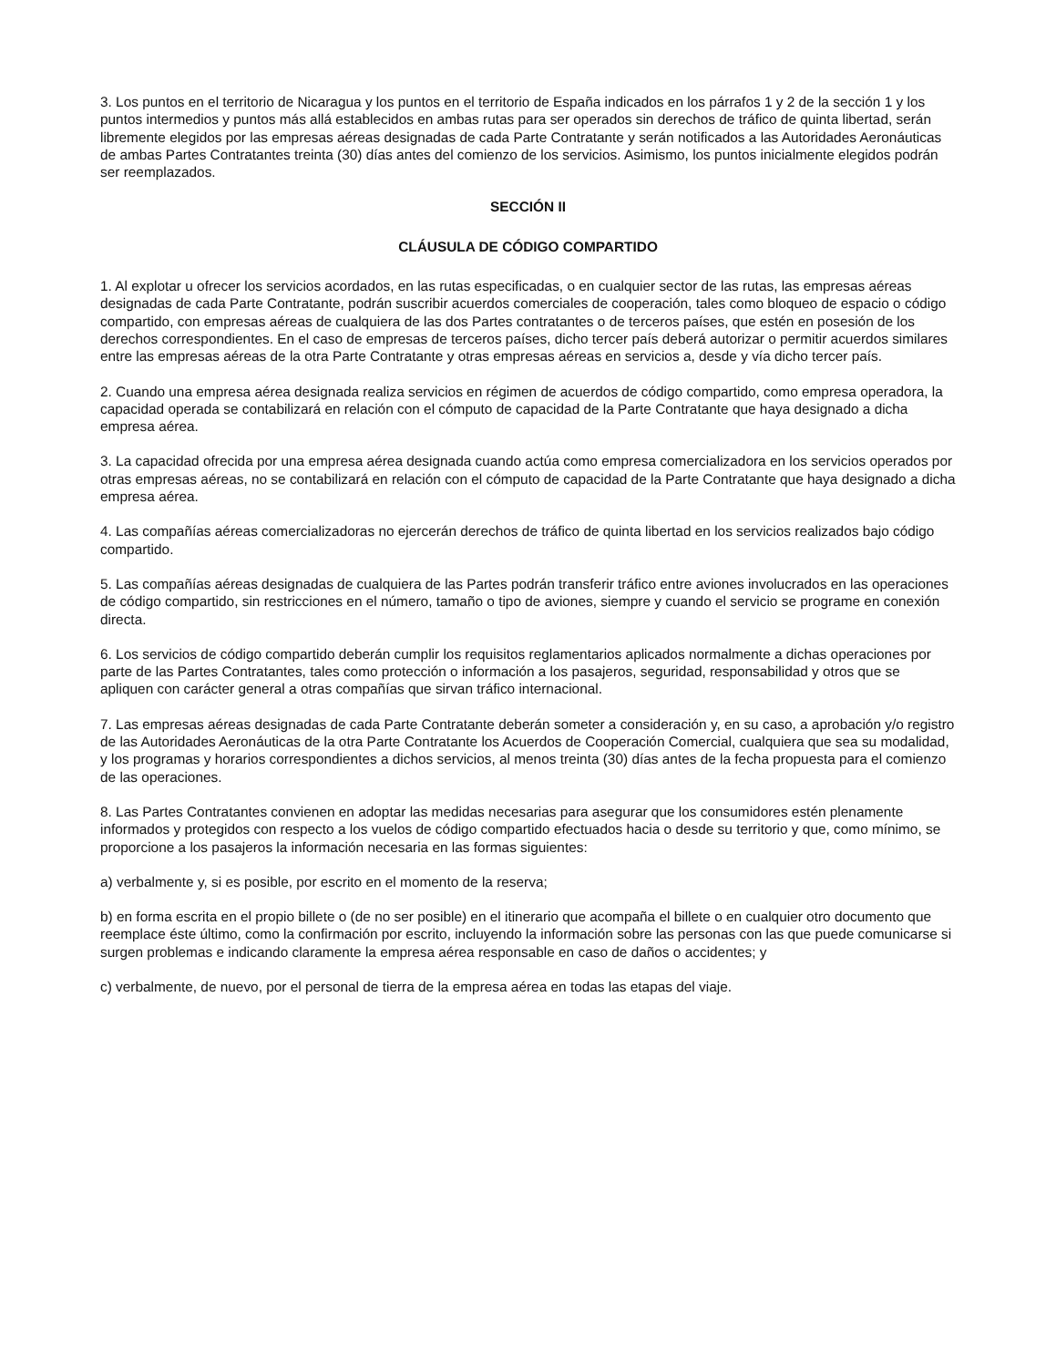3. Los puntos en el territorio de Nicaragua y los puntos en el territorio de España indicados en los párrafos 1 y 2 de la sección 1 y los puntos intermedios y puntos más allá establecidos en ambas rutas para ser operados sin derechos de tráfico de quinta libertad, serán libremente elegidos por las empresas aéreas designadas de cada Parte Contratante y serán notificados a las Autoridades Aeronáuticas de ambas Partes Contratantes treinta (30) días antes del comienzo de los servicios. Asimismo, los puntos inicialmente elegidos podrán ser reemplazados.
SECCIÓN II
CLÁUSULA DE CÓDIGO COMPARTIDO
1. Al explotar u ofrecer los servicios acordados, en las rutas especificadas, o en cualquier sector de las rutas, las empresas aéreas designadas de cada Parte Contratante, podrán suscribir acuerdos comerciales de cooperación, tales como bloqueo de espacio o código compartido, con empresas aéreas de cualquiera de las dos Partes contratantes o de terceros países, que estén en posesión de los derechos correspondientes. En el caso de empresas de terceros países, dicho tercer país deberá autorizar o permitir acuerdos similares entre las empresas aéreas de la otra Parte Contratante y otras empresas aéreas en servicios a, desde y vía dicho tercer país.
2. Cuando una empresa aérea designada realiza servicios en régimen de acuerdos de código compartido, como empresa operadora, la capacidad operada se contabilizará en relación con el cómputo de capacidad de la Parte Contratante que haya designado a dicha empresa aérea.
3. La capacidad ofrecida por una empresa aérea designada cuando actúa como empresa comercializadora en los servicios operados por otras empresas aéreas, no se contabilizará en relación con el cómputo de capacidad de la Parte Contratante que haya designado a dicha empresa aérea.
4. Las compañías aéreas comercializadoras no ejercerán derechos de tráfico de quinta libertad en los servicios realizados bajo código compartido.
5. Las compañías aéreas designadas de cualquiera de las Partes podrán transferir tráfico entre aviones involucrados en las operaciones de código compartido, sin restricciones en el número, tamaño o tipo de aviones, siempre y cuando el servicio se programe en conexión directa.
6. Los servicios de código compartido deberán cumplir los requisitos reglamentarios aplicados normalmente a dichas operaciones por parte de las Partes Contratantes, tales como protección o información a los pasajeros, seguridad, responsabilidad y otros que se apliquen con carácter general a otras compañías que sirvan tráfico internacional.
7. Las empresas aéreas designadas de cada Parte Contratante deberán someter a consideración y, en su caso, a aprobación y/o registro de las Autoridades Aeronáuticas de la otra Parte Contratante los Acuerdos de Cooperación Comercial, cualquiera que sea su modalidad, y los programas y horarios correspondientes a dichos servicios, al menos treinta (30) días antes de la fecha propuesta para el comienzo de las operaciones.
8. Las Partes Contratantes convienen en adoptar las medidas necesarias para asegurar que los consumidores estén plenamente informados y protegidos con respecto a los vuelos de código compartido efectuados hacia o desde su territorio y que, como mínimo, se proporcione a los pasajeros la información necesaria en las formas siguientes:
a) verbalmente y, si es posible, por escrito en el momento de la reserva;
b) en forma escrita en el propio billete o (de no ser posible) en el itinerario que acompaña el billete o en cualquier otro documento que reemplace éste último, como la confirmación por escrito, incluyendo la información sobre las personas con las que puede comunicarse si surgen problemas e indicando claramente la empresa aérea responsable en caso de daños o accidentes; y
c) verbalmente, de nuevo, por el personal de tierra de la empresa aérea en todas las etapas del viaje.